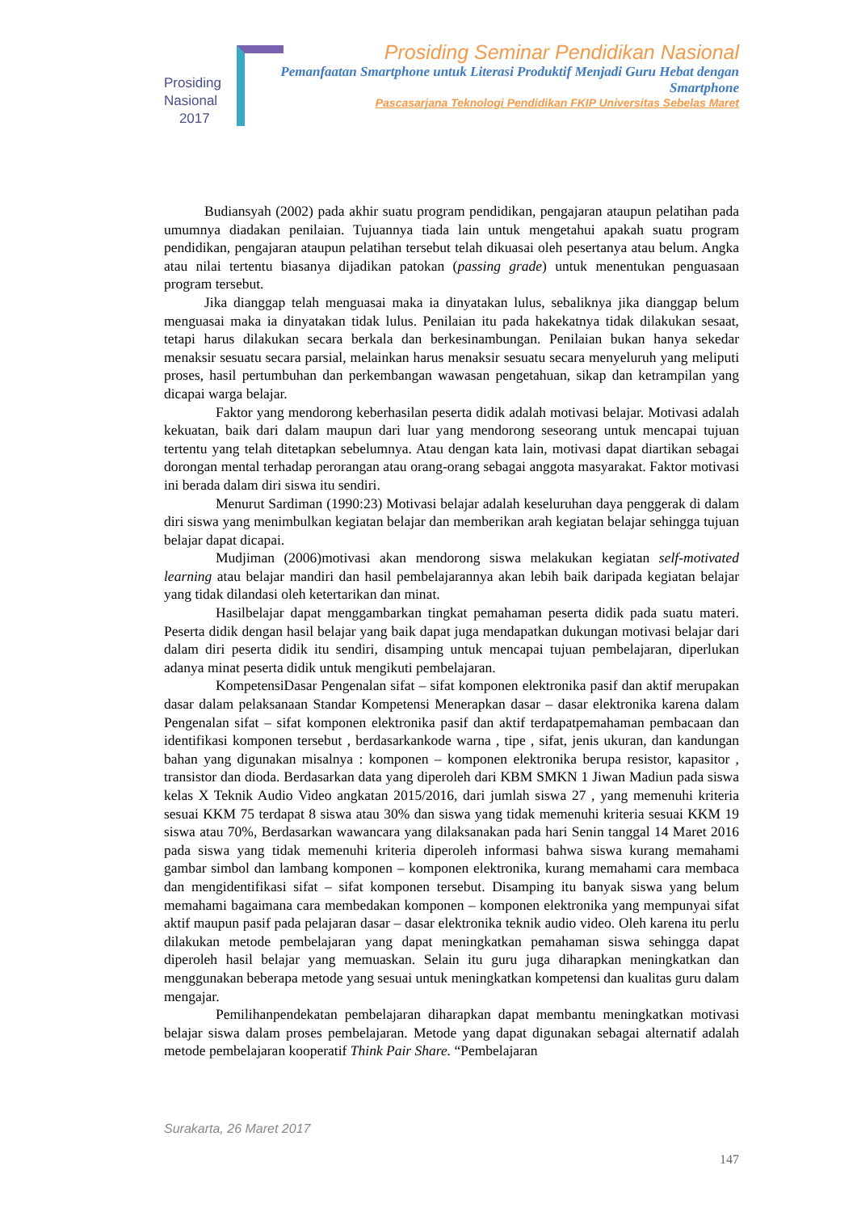Prosiding
Nasional
2017
Prosiding Seminar Pendidikan Nasional
Pemanfaatan Smartphone untuk Literasi Produktif Menjadi Guru Hebat dengan Smartphone
Pascasarjana Teknologi Pendidikan FKIP Universitas Sebelas Maret
Budiansyah (2002) pada akhir suatu program pendidikan, pengajaran ataupun pelatihan pada umumnya diadakan penilaian. Tujuannya tiada lain untuk mengetahui apakah suatu program pendidikan, pengajaran ataupun pelatihan tersebut telah dikuasai oleh pesertanya atau belum. Angka atau nilai tertentu biasanya dijadikan patokan (passing grade) untuk menentukan penguasaan program tersebut.
Jika dianggap telah menguasai maka ia dinyatakan lulus, sebaliknya jika dianggap belum menguasai maka ia dinyatakan tidak lulus. Penilaian itu pada hakekatnya tidak dilakukan sesaat, tetapi harus dilakukan secara berkala dan berkesinambungan. Penilaian bukan hanya sekedar menaksir sesuatu secara parsial, melainkan harus menaksir sesuatu secara menyeluruh yang meliputi proses, hasil pertumbuhan dan perkembangan wawasan pengetahuan, sikap dan ketrampilan yang dicapai warga belajar.
Faktor yang mendorong keberhasilan peserta didik adalah motivasi belajar. Motivasi adalah kekuatan, baik dari dalam maupun dari luar yang mendorong seseorang untuk mencapai tujuan tertentu yang telah ditetapkan sebelumnya. Atau dengan kata lain, motivasi dapat diartikan sebagai dorongan mental terhadap perorangan atau orang-orang sebagai anggota masyarakat. Faktor motivasi ini berada dalam diri siswa itu sendiri.
Menurut Sardiman (1990:23) Motivasi belajar adalah keseluruhan daya penggerak di dalam diri siswa yang menimbulkan kegiatan belajar dan memberikan arah kegiatan belajar sehingga tujuan belajar dapat dicapai.
Mudjiman (2006)motivasi akan mendorong siswa melakukan kegiatan self-motivated learning atau belajar mandiri dan hasil pembelajarannya akan lebih baik daripada kegiatan belajar yang tidak dilandasi oleh ketertarikan dan minat.
Hasilbelajar dapat menggambarkan tingkat pemahaman peserta didik pada suatu materi. Peserta didik dengan hasil belajar yang baik dapat juga mendapatkan dukungan motivasi belajar dari dalam diri peserta didik itu sendiri, disamping untuk mencapai tujuan pembelajaran, diperlukan adanya minat peserta didik untuk mengikuti pembelajaran.
KompetensiDasar Pengenalan sifat – sifat komponen elektronika pasif dan aktif merupakan dasar dalam pelaksanaan Standar Kompetensi Menerapkan dasar – dasar elektronika karena dalam Pengenalan sifat – sifat komponen elektronika pasif dan aktif terdapatpemahaman pembacaan dan identifikasi komponen tersebut , berdasarkankode warna , tipe , sifat, jenis ukuran, dan kandungan bahan yang digunakan misalnya : komponen – komponen elektronika berupa resistor, kapasitor , transistor dan dioda. Berdasarkan data yang diperoleh dari KBM SMKN 1 Jiwan Madiun pada siswa kelas X Teknik Audio Video angkatan 2015/2016, dari jumlah siswa 27 , yang memenuhi kriteria sesuai KKM 75 terdapat 8 siswa atau 30% dan siswa yang tidak memenuhi kriteria sesuai KKM 19 siswa atau 70%, Berdasarkan wawancara yang dilaksanakan pada hari Senin tanggal 14 Maret 2016 pada siswa yang tidak memenuhi kriteria diperoleh informasi bahwa siswa kurang memahami gambar simbol dan lambang komponen – komponen elektronika, kurang memahami cara membaca dan mengidentifikasi sifat – sifat komponen tersebut. Disamping itu banyak siswa yang belum memahami bagaimana cara membedakan komponen – komponen elektronika yang mempunyai sifat aktif maupun pasif pada pelajaran dasar – dasar elektronika teknik audio video. Oleh karena itu perlu dilakukan metode pembelajaran yang dapat meningkatkan pemahaman siswa sehingga dapat diperoleh hasil belajar yang memuaskan. Selain itu guru juga diharapkan meningkatkan dan menggunakan beberapa metode yang sesuai untuk meningkatkan kompetensi dan kualitas guru dalam mengajar.
Pemilihanpendekatan pembelajaran diharapkan dapat membantu meningkatkan motivasi belajar siswa dalam proses pembelajaran. Metode yang dapat digunakan sebagai alternatif adalah metode pembelajaran kooperatif Think Pair Share. “Pembelajaran
Surakarta, 26 Maret 2017
147